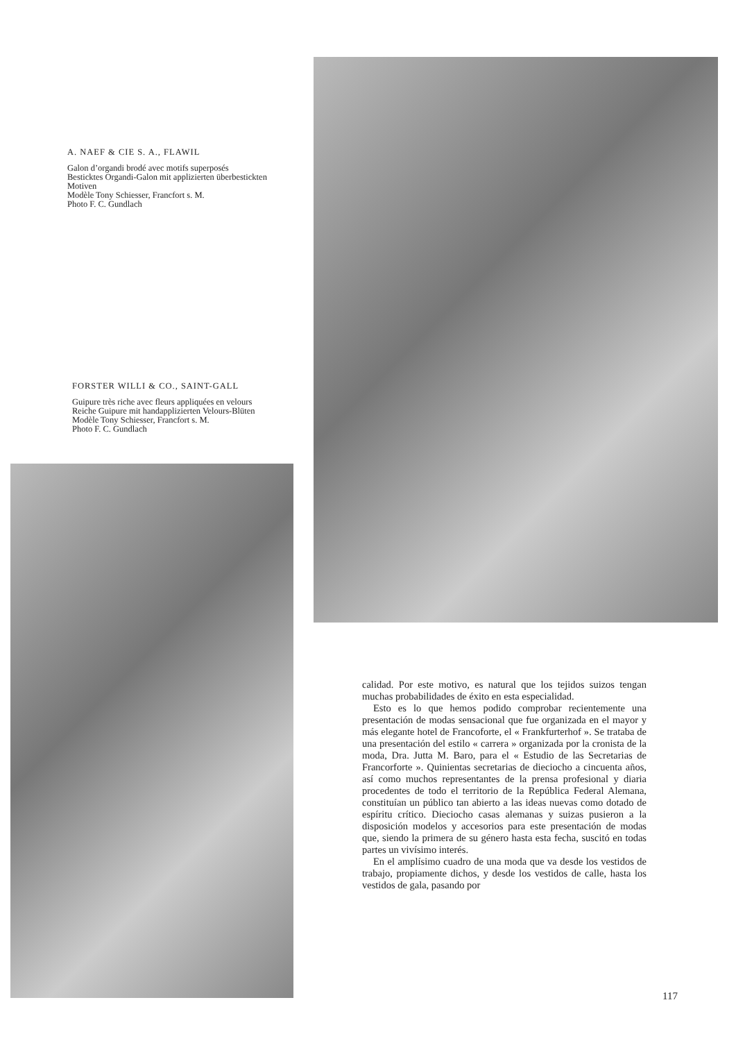A. NAEF & CIE S. A., FLAWIL
Galon d’organdi brodé avec motifs superposés
Besticktes Organdi-Galon mit applizierten überbestickten Motiven
Modèle Tony Schiesser, Francfort s. M.
Photo F. C. Gundlach
FORSTER WILLI & CO., SAINT-GALL
Guipure très riche avec fleurs appliquées en velours
Reiche Guipure mit handapplizierten Velours-Blüten
Modèle Tony Schiesser, Francfort s. M.
Photo F. C. Gundlach
calidad. Por este motivo, es natural que los tejidos suizos tengan muchas probabilidades de éxito en esta especialidad.
Esto es lo que hemos podido comprobar recientemente una presentación de modas sensacional que fue organizada en el mayor y más elegante hotel de Francoforte, el « Frankfurterhof ». Se trataba de una presentación del estilo « carrera » organizada por la cronista de la moda, Dra. Jutta M. Baro, para el « Estudio de las Secretarias de Francorforte ». Quinientas secretarias de dieciocho a cincuenta años, así como muchos representantes de la prensa profesional y diaria procedentes de todo el territorio de la República Federal Alemana, constituían un público tan abierto a las ideas nuevas como dotado de espíritu crítico. Dieciocho casas alemanas y suizas pusieron a la disposición modelos y accesorios para este presentación de modas que, siendo la primera de su género hasta esta fecha, suscitó en todas partes un vivísimo interés.
En el amplísimo cuadro de una moda que va desde los vestidos de trabajo, propiamente dichos, y desde los vestidos de calle, hasta los vestidos de gala, pasando por
117